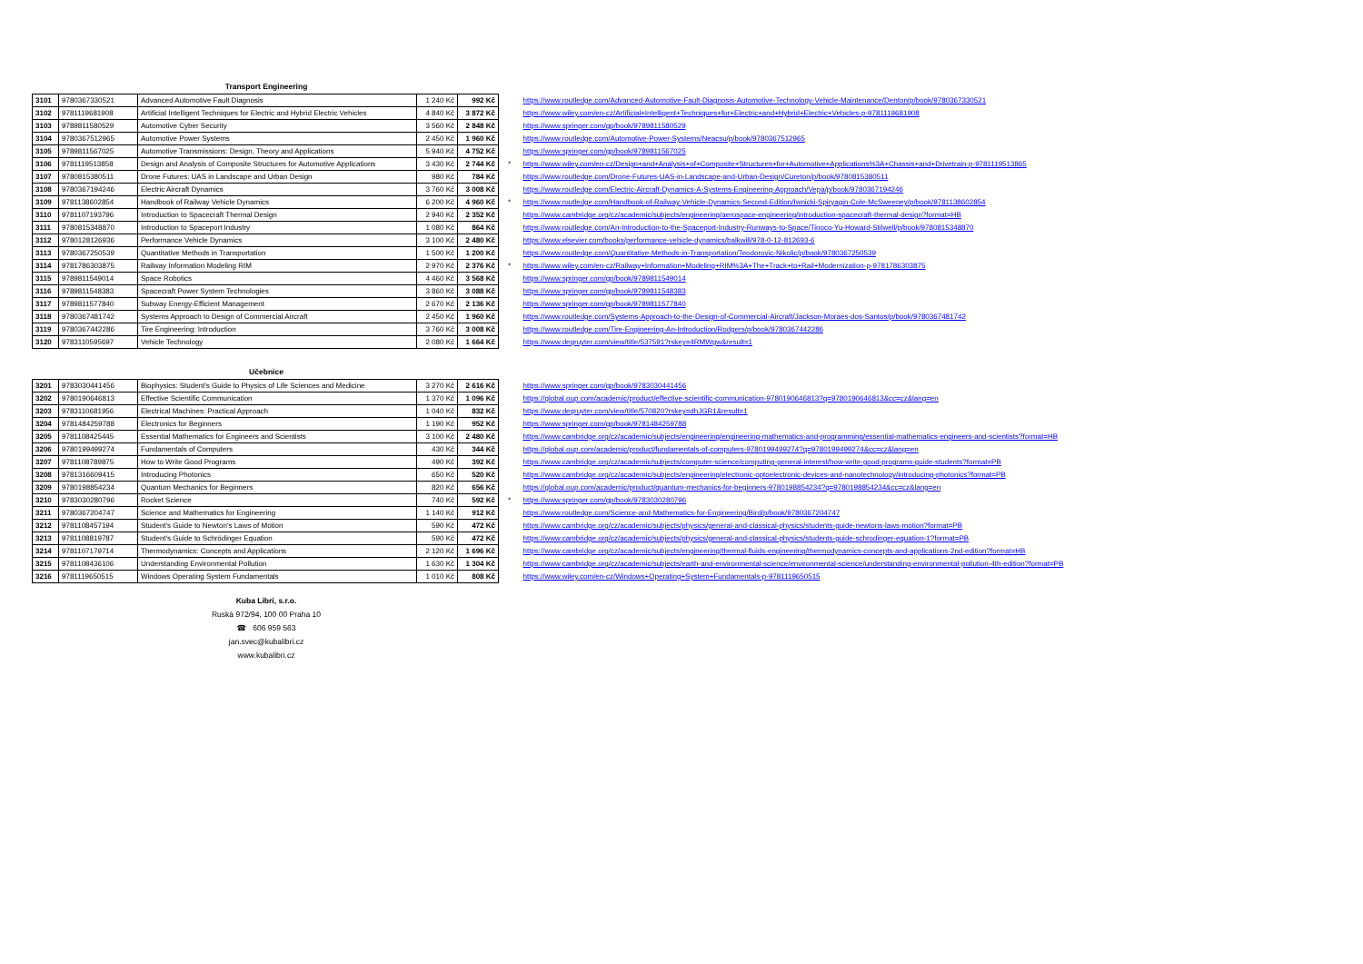Transport Engineering
| 3101 | 9780367330521 | Advanced Automotive Fault Diagnosis | 1 240 Kč | 992 Kč | | https://www.routledge.com/Advanced-Automotive-Fault-Diagnosis-Automotive-Technology-Vehicle-Maintenance/Denton/p/book/9780367330521 |
| 3102 | 9781119681908 | Artificial Intelligent Techniques for Electric and Hybrid Electric Vehicles | 4 840 Kč | 3 872 Kč | | https://www.wiley.com/en-cz/Artificial+Intelligent+Techniques+for+Electric+and+Hybrid+Electric+Vehicles-p-9781119681908 |
| 3103 | 9789811580529 | Automotive Cyber Security | 3 560 Kč | 2 848 Kč | | https://www.springer.com/gp/book/9789811580529 |
| 3104 | 9780367512965 | Automotive Power Systems | 2 450 Kč | 1 960 Kč | | https://www.routledge.com/Automotive-Power-Systems/Neacsu/p/book/9780367512965 |
| 3105 | 9789811567025 | Automotive Transmissions: Design, Theory and Applications | 5 940 Kč | 4 752 Kč | | https://www.springer.com/gp/book/9789811567025 |
| 3106 | 9781119513858 | Design and Analysis of Composite Structures for Automotive Applications | 3 430 Kč | 2 744 Kč | * | https://www.wiley.com/en-cz/Design+and+Analysis+of+Composite+Structures+for+Automotive+Applications%3A+Chassis+and+Drivetrain-p-9781119513865 |
| 3107 | 9780815380511 | Drone Futures: UAS in Landscape and Urban Design | 980 Kč | 784 Kč | | https://www.routledge.com/Drone-Futures-UAS-in-Landscape-and-Urban-Design/Cureton/p/book/9780815380511 |
| 3108 | 9780367194246 | Electric Aircraft Dynamics | 3 760 Kč | 3 008 Kč | | https://www.routledge.com/Electric-Aircraft-Dynamics-A-Systems-Engineering-Approach/Vepa/p/book/9780367194246 |
| 3109 | 9781138602854 | Handbook of Railway Vehicle Dynamics | 6 200 Kč | 4 960 Kč | * | https://www.routledge.com/Handbook-of-Railway-Vehicle-Dynamics-Second-Edition/Iwnicki-Spiryagin-Cole-McSweeney/p/book/9781138602854 |
| 3110 | 9781107193796 | Introduction to Spacecraft Thermal Design | 2 940 Kč | 2 352 Kč | | https://www.cambridge.org/cz/academic/subjects/engineering/aerospace-engineering/introduction-spacecraft-thermal-design?format=HB |
| 3111 | 9780815348870 | Introduction to Spaceport Industry | 1 080 Kč | 864 Kč | | https://www.routledge.com/An-Introduction-to-the-Spaceport-Industry-Runways-to-Space/Tinoco-Yu-Howard-Stilwell/p/book/9780815348870 |
| 3112 | 9780128126936 | Performance Vehicle Dynamics | 3 100 Kč | 2 480 Kč | | https://www.elsevier.com/books/performance-vehicle-dynamics/balkwill/978-0-12-812693-6 |
| 3113 | 9780367250539 | Quantitative Methods in Transportation | 1 500 Kč | 1 200 Kč | | https://www.routledge.com/Quantitative-Methods-in-Transportation/Teodorovic-Nikolic/p/book/9780367250539 |
| 3114 | 9781786303875 | Railway Information Modeling RIM | 2 970 Kč | 2 376 Kč | * | https://www.wiley.com/en-cz/Railway+Information+Modeling+RIM%3A+The+Track+to+Rail+Modernization-p-9781786303875 |
| 3115 | 9789811549014 | Space Robotics | 4 460 Kč | 3 568 Kč | | https://www.springer.com/gp/book/9789811549014 |
| 3116 | 9789811548383 | Spacecraft Power System Technologies | 3 860 Kč | 3 088 Kč | | https://www.springer.com/gp/book/9789811548383 |
| 3117 | 9789811577840 | Subway Energy-Efficient Management | 2 670 Kč | 2 136 Kč | | https://www.springer.com/gp/book/9789811577840 |
| 3118 | 9780367481742 | Systems Approach to Design of Commercial Aircraft | 2 450 Kč | 1 960 Kč | | https://www.routledge.com/Systems-Approach-to-the-Design-of-Commercial-Aircraft/Jackson-Moraes-dos-Santos/p/book/9780367481742 |
| 3119 | 9780367442286 | Tire Engineering: Introduction | 3 760 Kč | 3 008 Kč | | https://www.routledge.com/Tire-Engineering-An-Introduction/Rodgers/p/book/9780367442286 |
| 3120 | 9783110595697 | Vehicle Technology | 2 080 Kč | 1 664 Kč | | https://www.degruyter.com/view/title/537591?rskey=4RMWgw&result=1 |
Učebnice
| 3201 | 9783030441456 | Biophysics: Student's Guide to Physics of Life Sciences and Medicine | 3 270 Kč | 2 616 Kč | | https://www.springer.com/gp/book/9783030441456 |
| 3202 | 9780190646813 | Effective Scientific Communication | 1 370 Kč | 1 096 Kč | | https://global.oup.com/academic/product/effective-scientific-communication-9780190646813?q=9780190646813&cc=cz&lang=en |
| 3203 | 9783110681956 | Electrical Machines: Practical Approach | 1 040 Kč | 832 Kč | | https://www.degruyter.com/view/title/570820?rskey=dhJGR1&result=1 |
| 3204 | 9781484259788 | Electronics for Beginners | 1 190 Kč | 952 Kč | | https://www.springer.com/gp/book/9781484259788 |
| 3205 | 9781108425445 | Essential Mathematics for Engineers and Scientists | 3 100 Kč | 2 480 Kč | | https://www.cambridge.org/cz/academic/subjects/engineering/engineering-mathematics-and-programming/essential-mathematics-engineers-and-scientists?format=HB |
| 3206 | 9780199499274 | Fundamentals of Computers | 430 Kč | 344 Kč | | https://global.oup.com/academic/product/fundamentals-of-computers-9780199499274?q=9780199499274&cc=cz&lang=en |
| 3207 | 9781108789875 | How to Write Good Programs | 490 Kč | 392 Kč | | https://www.cambridge.org/cz/academic/subjects/computer-science/computing-general-interest/how-write-good-programs-guide-students?format=PB |
| 3208 | 9781316609415 | Introducing Photonics | 650 Kč | 520 Kč | | https://www.cambridge.org/cz/academic/subjects/engineering/electronic-optoelectronic-devices-and-nanotechnology/introducing-photonics?format=PB |
| 3209 | 9780198854234 | Quantum Mechanics for Beginners | 820 Kč | 656 Kč | | https://global.oup.com/academic/product/quantum-mechanics-for-beginners-9780198854234?q=9780198854234&cc=cz&lang=en |
| 3210 | 9783030280796 | Rocket Science | 740 Kč | 592 Kč | * | https://www.springer.com/gp/book/9783030280796 |
| 3211 | 9780367204747 | Science and Mathematics for Engineering | 1 140 Kč | 912 Kč | | https://www.routledge.com/Science-and-Mathematics-for-Engineering/Bird/p/book/9780367204747 |
| 3212 | 9781108457194 | Student's Guide to Newton's Laws of Motion | 590 Kč | 472 Kč | | https://www.cambridge.org/cz/academic/subjects/physics/general-and-classical-physics/students-guide-newtons-laws-motion?format=PB |
| 3213 | 9781108819787 | Student's Guide to Schrödinger Equation | 590 Kč | 472 Kč | | https://www.cambridge.org/cz/academic/subjects/physics/general-and-classical-physics/students-guide-schrodinger-equation-1?format=PB |
| 3214 | 9781107179714 | Thermodynamics: Concepts and Applications | 2 120 Kč | 1 696 Kč | | https://www.cambridge.org/cz/academic/subjects/engineering/thermal-fluids-engineering/thermodynamics-concepts-and-applications-2nd-edition?format=HB |
| 3215 | 9781108436106 | Understanding Environmental Pollution | 1 630 Kč | 1 304 Kč | | https://www.cambridge.org/cz/academic/subjects/earth-and-environmental-science/environmental-science/understanding-environmental-pollution-4th-edition?format=PB |
| 3216 | 9781119650515 | Windows Operating System Fundamentals | 1 010 Kč | 808 Kč | | https://www.wiley.com/en-cz/Windows+Operating+System+Fundamentals-p-9781119650515 |
Kuba Libri, s.r.o.
Ruská 972/94, 100 00 Praha 10
☎ 606 959 563
jan.svec@kubalibri.cz
www.kubalibri.cz